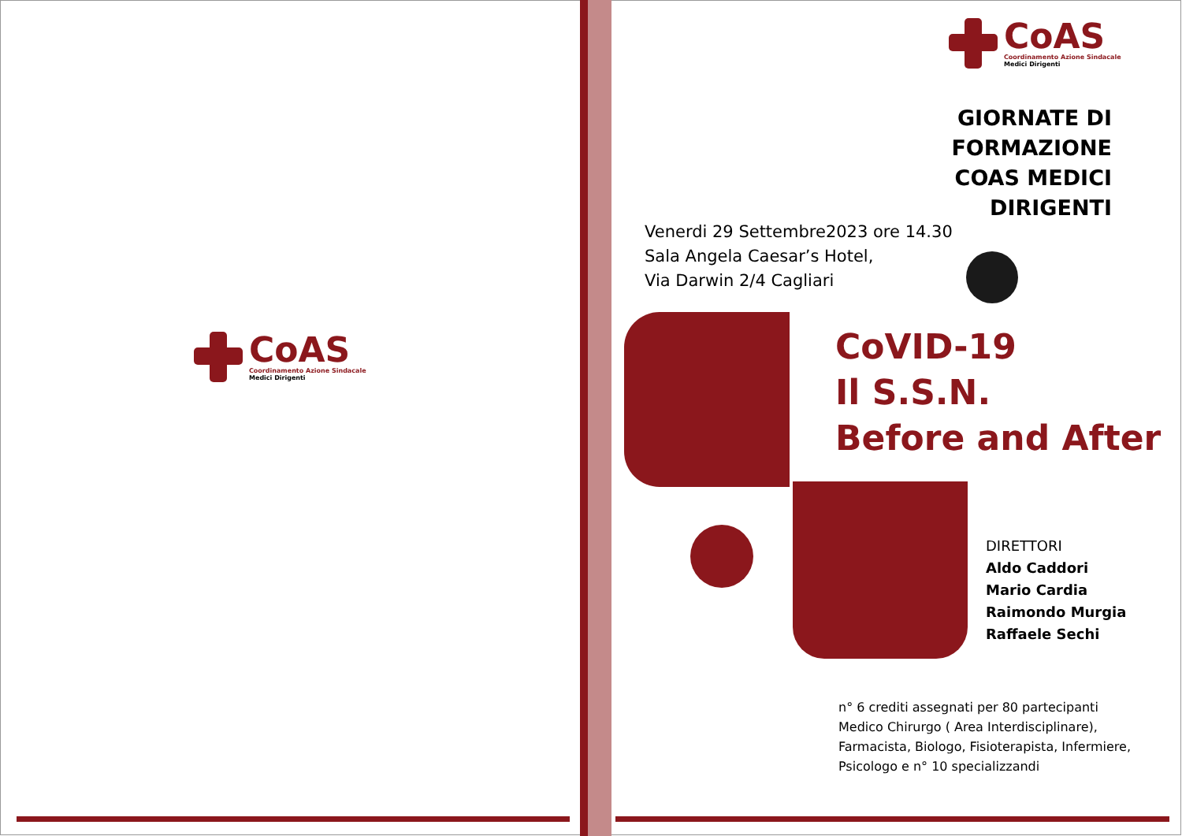CoAS
Coordinamento Azione Sindacale
Medici Dirigenti
CoAS
Coordinamento Azione Sindacale
Medici Dirigenti
GIORNATE DI FORMAZIONE
COAS MEDICI DIRIGENTI
Venerdi 29 Settembre2023 ore 14.30
Sala Angela Caesar’s Hotel,
Via Darwin 2/4 Cagliari
CoVID-19
Il S.S.N.
Before and After
DIRETTORI
Aldo Caddori
Mario Cardia
Raimondo Murgia
Raffaele Sechi
n° 6 crediti assegnati per 80 partecipanti
Medico Chirurgo ( Area Interdisciplinare),
Farmacista, Biologo, Fisioterapista, Infermiere,
Psicologo e n° 10 specializzandi